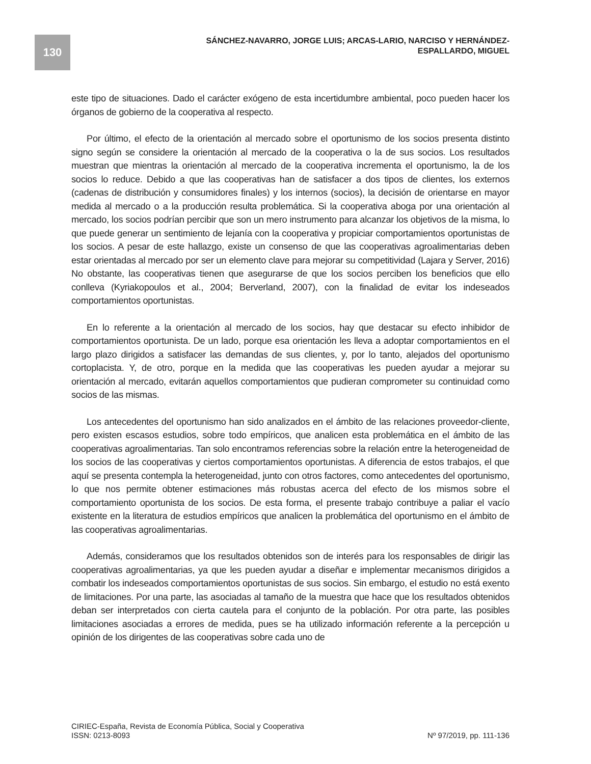130
SÁNCHEZ-NAVARRO, JORGE LUIS; ARCAS-LARIO, NARCISO Y HERNÁNDEZ-ESPALLARDO, MIGUEL
este tipo de situaciones. Dado el carácter exógeno de esta incertidumbre ambiental, poco pueden hacer los órganos de gobierno de la cooperativa al respecto.
Por último, el efecto de la orientación al mercado sobre el oportunismo de los socios presenta distinto signo según se considere la orientación al mercado de la cooperativa o la de sus socios. Los resultados muestran que mientras la orientación al mercado de la cooperativa incrementa el oportunismo, la de los socios lo reduce. Debido a que las cooperativas han de satisfacer a dos tipos de clientes, los externos (cadenas de distribución y consumidores finales) y los internos (socios), la decisión de orientarse en mayor medida al mercado o a la producción resulta problemática. Si la cooperativa aboga por una orientación al mercado, los socios podrían percibir que son un mero instrumento para alcanzar los objetivos de la misma, lo que puede generar un sentimiento de lejanía con la cooperativa y propiciar comportamientos oportunistas de los socios. A pesar de este hallazgo, existe un consenso de que las cooperativas agroalimentarias deben estar orientadas al mercado por ser un elemento clave para mejorar su competitividad (Lajara y Server, 2016) No obstante, las cooperativas tienen que asegurarse de que los socios perciben los beneficios que ello conlleva (Kyriakopoulos et al., 2004; Berverland, 2007), con la finalidad de evitar los indeseados comportamientos oportunistas.
En lo referente a la orientación al mercado de los socios, hay que destacar su efecto inhibidor de comportamientos oportunista. De un lado, porque esa orientación les lleva a adoptar comportamientos en el largo plazo dirigidos a satisfacer las demandas de sus clientes, y, por lo tanto, alejados del oportunismo cortoplacista. Y, de otro, porque en la medida que las cooperativas les pueden ayudar a mejorar su orientación al mercado, evitarán aquellos comportamientos que pudieran comprometer su continuidad como socios de las mismas.
Los antecedentes del oportunismo han sido analizados en el ámbito de las relaciones proveedor-cliente, pero existen escasos estudios, sobre todo empíricos, que analicen esta problemática en el ámbito de las cooperativas agroalimentarias. Tan solo encontramos referencias sobre la relación entre la heterogeneidad de los socios de las cooperativas y ciertos comportamientos oportunistas. A diferencia de estos trabajos, el que aquí se presenta contempla la heterogeneidad, junto con otros factores, como antecedentes del oportunismo, lo que nos permite obtener estimaciones más robustas acerca del efecto de los mismos sobre el comportamiento oportunista de los socios. De esta forma, el presente trabajo contribuye a paliar el vacío existente en la literatura de estudios empíricos que analicen la problemática del oportunismo en el ámbito de las cooperativas agroalimentarias.
Además, consideramos que los resultados obtenidos son de interés para los responsables de dirigir las cooperativas agroalimentarias, ya que les pueden ayudar a diseñar e implementar mecanismos dirigidos a combatir los indeseados comportamientos oportunistas de sus socios. Sin embargo, el estudio no está exento de limitaciones. Por una parte, las asociadas al tamaño de la muestra que hace que los resultados obtenidos deban ser interpretados con cierta cautela para el conjunto de la población. Por otra parte, las posibles limitaciones asociadas a errores de medida, pues se ha utilizado información referente a la percepción u opinión de los dirigentes de las cooperativas sobre cada uno de
CIRIEC-España, Revista de Economía Pública, Social y Cooperativa
ISSN: 0213-8093 Nº 97/2019, pp. 111-136